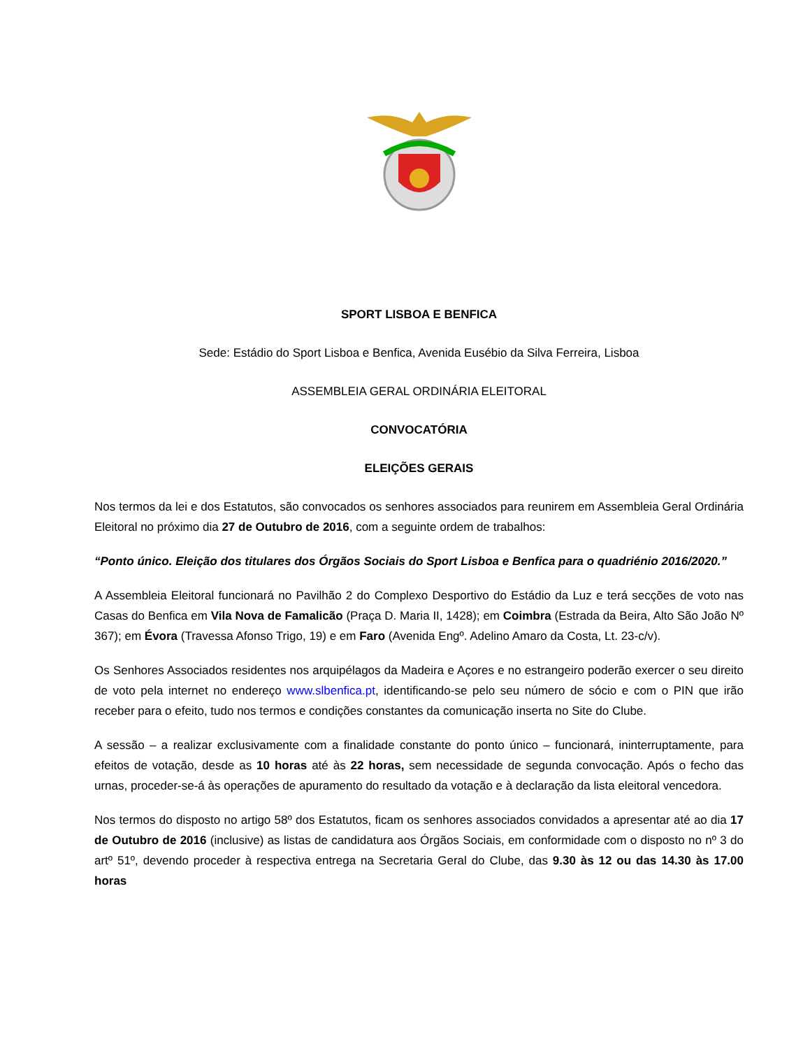SPORT LISBOA E BENFICA
Sede: Estádio do Sport Lisboa e Benfica, Avenida Eusébio da Silva Ferreira, Lisboa
ASSEMBLEIA GERAL ORDINÁRIA ELEITORAL
CONVOCATÓRIA
ELEIÇÕES GERAIS
Nos termos da lei e dos Estatutos, são convocados os senhores associados para reunirem em Assembleia Geral Ordinária Eleitoral no próximo dia 27 de Outubro de 2016, com a seguinte ordem de trabalhos:
“Ponto único. Eleição dos titulares dos Órgãos Sociais do Sport Lisboa e Benfica para o quadriénio 2016/2020.”
A Assembleia Eleitoral funcionará no Pavilhão 2 do Complexo Desportivo do Estádio da Luz e terá secções de voto nas Casas do Benfica em Vila Nova de Famalicão (Praça D. Maria II, 1428); em Coimbra (Estrada da Beira, Alto São João Nº 367); em Évora (Travessa Afonso Trigo, 19) e em Faro (Avenida Engº. Adelino Amaro da Costa, Lt. 23-c/v).
Os Senhores Associados residentes nos arquipélagos da Madeira e Açores e no estrangeiro poderão exercer o seu direito de voto pela internet no endereço www.slbenfica.pt, identificando-se pelo seu número de sócio e com o PIN que irão receber para o efeito, tudo nos termos e condições constantes da comunicação inserta no Site do Clube.
A sessão – a realizar exclusivamente com a finalidade constante do ponto único – funcionará, ininterruptamente, para efeitos de votação, desde as 10 horas até às 22 horas, sem necessidade de segunda convocação. Após o fecho das urnas, proceder-se-á às operações de apuramento do resultado da votação e à declaração da lista eleitoral vencedora.
Nos termos do disposto no artigo 58º dos Estatutos, ficam os senhores associados convidados a apresentar até ao dia 17 de Outubro de 2016 (inclusive) as listas de candidatura aos Órgãos Sociais, em conformidade com o disposto no nº 3 do artº 51º, devendo proceder à respectiva entrega na Secretaria Geral do Clube, das 9.30 às 12 ou das 14.30 às 17.00 horas